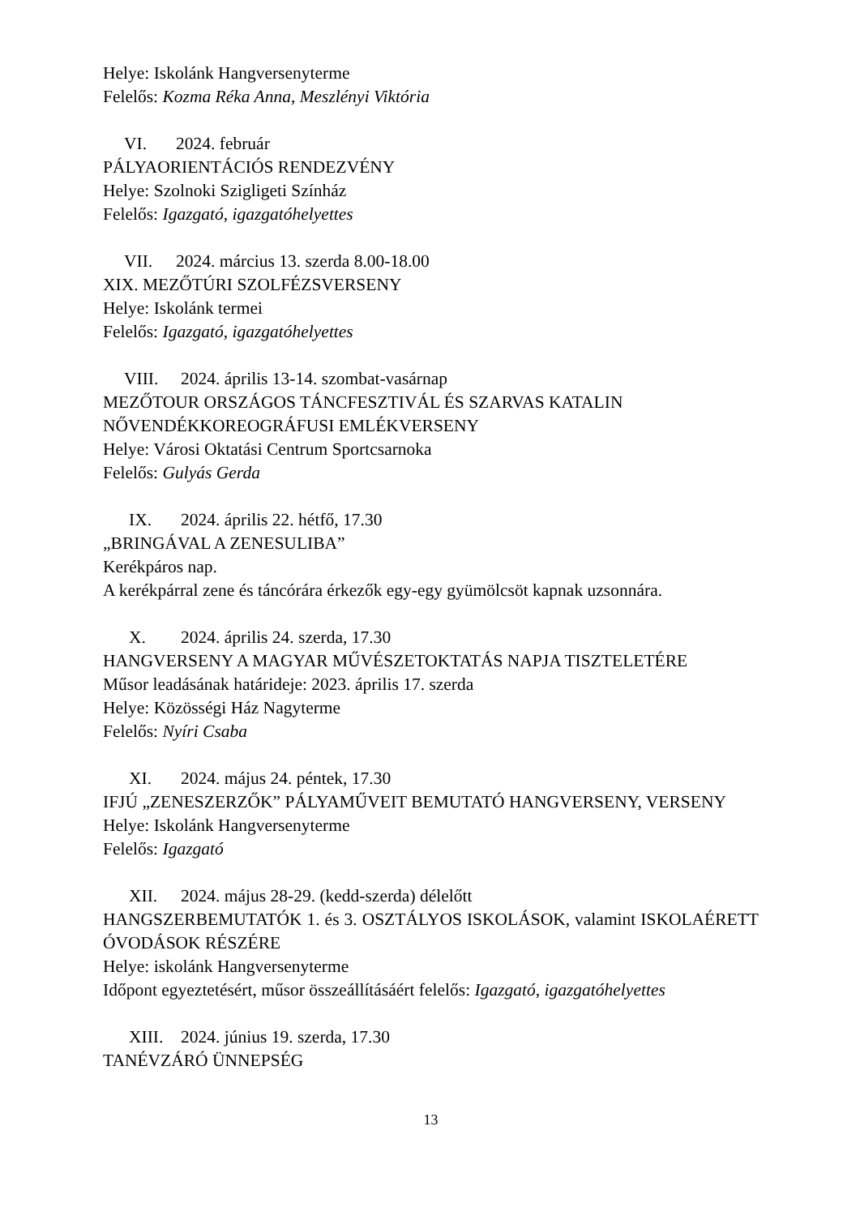Helye: Iskolánk Hangversenyterme
Felelős: Kozma Réka Anna, Meszlényi Viktória
VI. 2024. február
PÁLYAORIENTÁCIÓS RENDEZVÉNY
Helye: Szolnoki Szigligeti Színház
Felelős: Igazgató, igazgatóhelyettes
VII. 2024. március 13. szerda 8.00-18.00
XIX. MEZŐTÚRI SZOLFÉZSVERSENY
Helye: Iskolánk termei
Felelős: Igazgató, igazgatóhelyettes
VIII. 2024. április 13-14. szombat-vasárnap
MEZŐTOUR ORSZÁGOS TÁNCFESZTIVÁL ÉS SZARVAS KATALIN NŐVENDÉKKOREOGRÁFUSI EMLÉKVERSENY
Helye: Városi Oktatási Centrum Sportcsarnoka
Felelős: Gulyás Gerda
IX. 2024. április 22. hétfő, 17.30
„BRINGÁVAL A ZENESULIBA”
Kerékpáros nap.
A kerékpárral zene és táncórára érkezők egy-egy gyümölcsöt kapnak uzsonnára.
X. 2024. április 24. szerda, 17.30
HANGVERSENY A MAGYAR MŰVÉSZETOKTATÁS NAPJA TISZTELETÉRE
Műsor leadásának határideje: 2023. április 17. szerda
Helye: Közösségi Ház Nagyterme
Felelős: Nyíri Csaba
XI. 2024. május 24. péntek, 17.30
IFJÚ „ZENESZERZŐK” PÁLYAMŰVEIT BEMUTATÓ HANGVERSENY, VERSENY
Helye: Iskolánk Hangversenyterme
Felelős: Igazgató
XII. 2024. május 28-29. (kedd-szerda) délelőtt
HANGSZERBEMUTATÓK 1. és 3. OSZTÁLYOS ISKOLÁSOK, valamint ISKOLAÉRETT ÓVODÁSOK RÉSZÉRE
Helye: iskolánk Hangversenyterme
Időpont egyeztetésért, műsor összeállításáért felelős: Igazgató, igazgatóhelyettes
XIII. 2024. június 19. szerda, 17.30
TANÉVZÁRÓ ÜNNEPSÉG
13